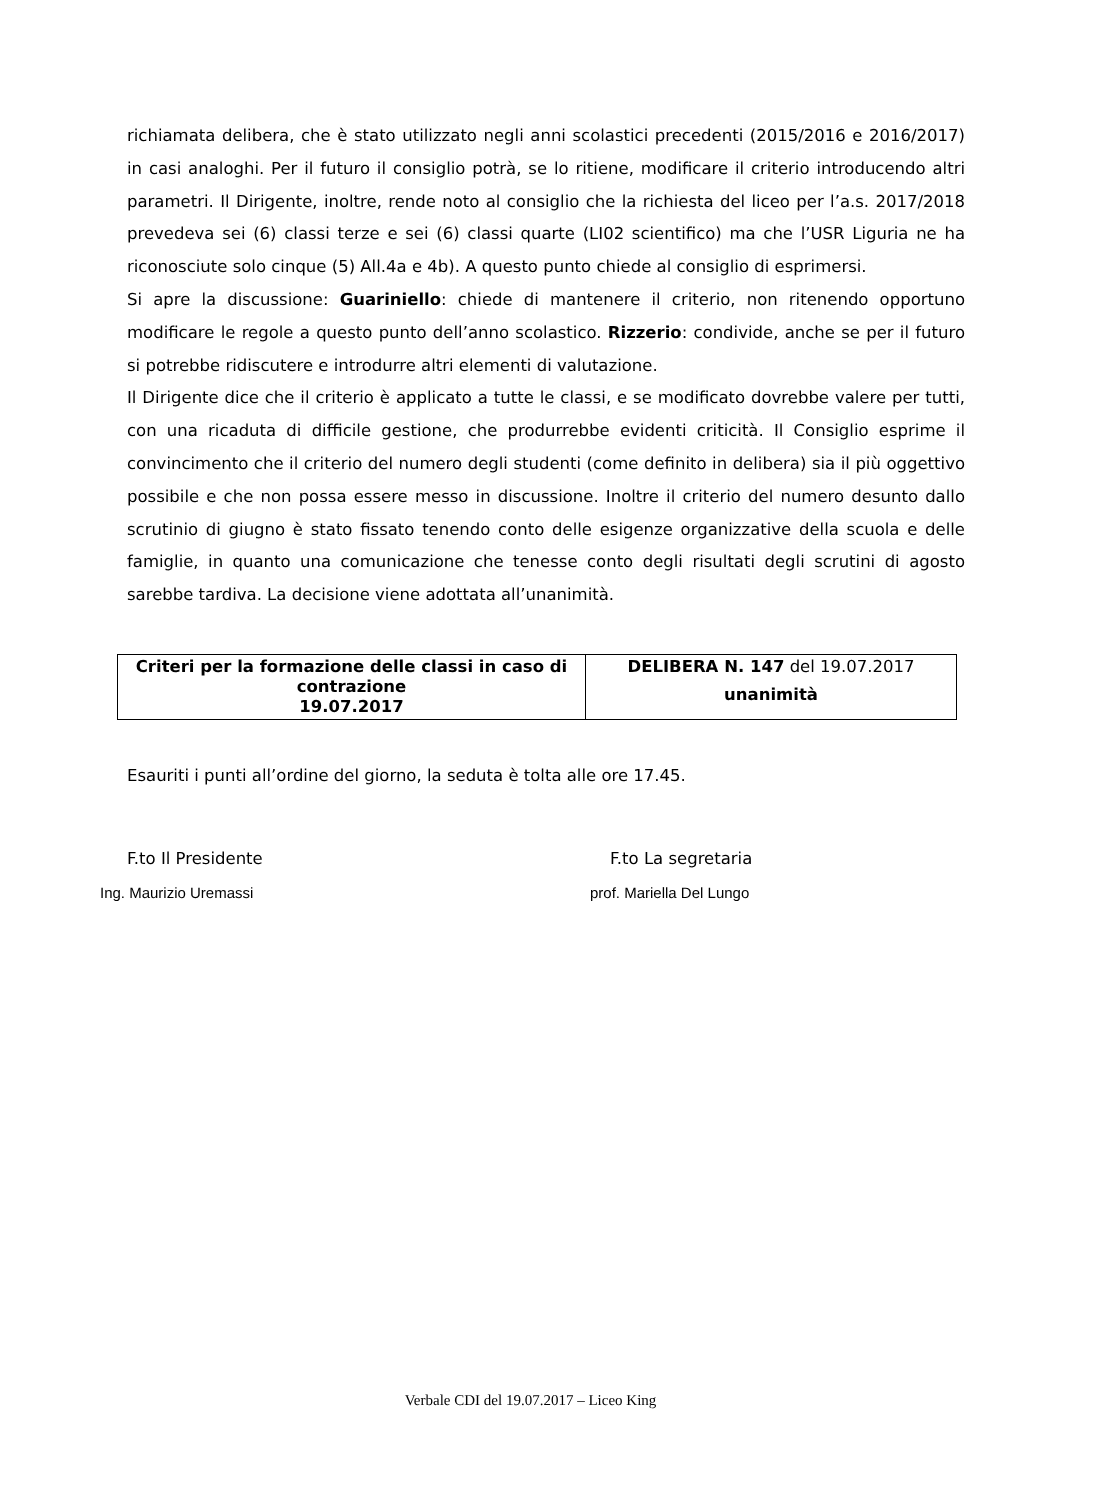richiamata delibera, che è stato utilizzato negli anni scolastici precedenti (2015/2016 e 2016/2017) in casi analoghi. Per il futuro il consiglio potrà, se lo ritiene, modificare il criterio introducendo altri parametri. Il Dirigente, inoltre, rende noto al consiglio che la richiesta del liceo per l’a.s. 2017/2018 prevedeva sei (6) classi terze e sei (6) classi quarte (LI02 scientifico) ma che l’USR Liguria ne ha riconosciute solo cinque (5) All.4a e 4b). A questo punto chiede al consiglio di esprimersi.
Si apre la discussione: Guariniello: chiede di mantenere il criterio, non ritenendo opportuno modificare le regole a questo punto dell’anno scolastico. Rizzerio: condivide, anche se per il futuro si potrebbe ridiscutere e introdurre altri elementi di valutazione.
Il Dirigente dice che il criterio è applicato a tutte le classi, e se modificato dovrebbe valere per tutti, con una ricaduta di difficile gestione, che produrrebbe evidenti criticità. Il Consiglio esprime il convincimento che il criterio del numero degli studenti (come definito in delibera) sia il più oggettivo possibile e che non possa essere messo in discussione. Inoltre il criterio del numero desunto dallo scrutinio di giugno è stato fissato tenendo conto delle esigenze organizzative della scuola e delle famiglie, in quanto una comunicazione che tenesse conto degli risultati degli scrutini di agosto sarebbe tardiva. La decisione viene adottata all’unanimità.
| Criteri per la formazione delle classi in caso di contrazione 19.07.2017 | DELIBERA N. 147 del 19.07.2017 unanimità |
Esauriti i punti all’ordine del giorno, la seduta è tolta alle ore 17.45.
F.to Il Presidente
Ing. Maurizio Uremassi
F.to La segretaria
prof. Mariella Del Lungo
Verbale CDI del 19.07.2017 – Liceo King